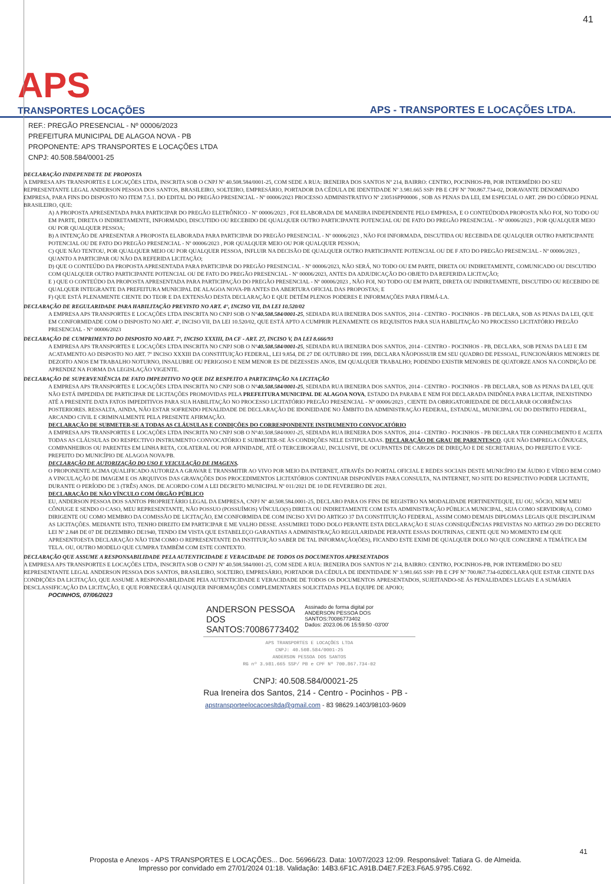41
APS
TRANSPORTES LOCAÇÕES
APS - TRANSPORTES E LOCAÇÕES LTDA.
REF.: PREGÃO PRESENCIAL - Nº 00006/2023
PREFEITURA MUNICIPAL DE ALAGOA NOVA - PB
PROPONENTE: APS TRANSPORTES E LOCAÇÕES LTDA
CNPJ: 40.508.584/0001-25
DECLARAÇÃO INDEPENDETE DE PROPOSTA
A EMPRESA APS TRANSPORTES E LOCAÇÕES LTDA, INSCRITA SOB O CNPJ Nº 40.508.584/0001-25, COM SEDE A RUA: IRENEIRA DOS SANTOS Nº 214, BAIRRO: CENTRO, POCINHOS-PB, POR INTERMÉDIO DO SEU REPRESENTANTE LEGAL ANDERSON PESSOA DOS SANTOS, BRASILEIRO, SOLTEIRO, EMPRESÁRIO, PORTADOR DA CÉDULA DE IDENTIDADE Nº 3.981.665 SSP/ PB E CPF Nº 700.867.734-02, DORAVANTE DENOMINADO EMPRESA, PARA FINS DO DISPOSTO NO ITEM 7.5.1. DO EDITAL DO PREGÃO PRESENCIAL - Nº 00006/2023 PROCESSO ADMINISTRATIVO Nº 230516PP00006 , SOB AS PENAS DA LEI, EM ESPECIAL O ART. 299 DO CÓDIGO PENAL BRASILEIRO, QUE:
A) A PROPOSTA APRESENTADA PARA PARTICIPAR DO PREGÃO ELETRÔNICO - Nº 00006/2023 , FOI ELABORADA DE MANEIRA INDEPENDENTE PELO EMPRESA, E O CONTEÚDODA PROPOSTA NÃO FOI, NO TODO OU EM PARTE, DIRETA O INDIRETAMENTE, INFORMADO, DISCUTIDO OU RECEBIDO DE QUALQUER OUTRO PARTICIPANTE POTENCIAL OU DE FATO DO PREGÃO PRESENCIAL - Nº 00006/2023 , POR QUALQUER MEIO OU POR QUALQUER PESSOA;
B) A INTENÇÃO DE APRESENTAR A PROPOSTA ELABORADA PARA PARTICIPAR DO PREGÃO PRESENCIAL - Nº 00006/2023 , NÃO FOI INFORMADA, DISCUTIDA OU RECEBIDA DE QUALQUER OUTRO PARTICIPANTE POTENCIAL OU DE FATO DO PREGÃO PRESENCIAL - Nº 00006/2023 , POR QUALQUER MEIO OU POR QUALQUER PESSOA;
C) QUE NÃO TENTOU, POR QUALQUER MEIO OU POR QUALQUER PESSOA, INFLUIR NA DECISÃO DE QUALQUER OUTRO PARTICIPANTE POTENCIAL OU DE F ATO DO PREGÃO PRESENCIAL - Nº 00006/2023 , QUANTO A PARTICIPAR OU NÃO DA REFERIDA LICITAÇÃO;
D) QUE O CONTEÚDO DA PROPOSTA APRESENTADA PARA PARTICIPAR DO PREGÃO PRESENCIAL - Nº 00006/2023, NÃO SERÁ, NO TODO OU EM PARTE, DIRETA OU INDIRETAMENTE, COMUNICADO OU DISCUTIDO COM QUALQUER OUTRO PARTICIPANTE POTENCIAL OU DE FATO DO PREGÃO PRESENCIAL - Nº 00006/2023, ANTES DA ADJUDICAÇÃO DO OBJETO DA REFERIDA LICITAÇÃO;
E ) QUE O CONTEÚDO DA PROPOSTA APRESENTADA PARA PARTICIPAÇÃO DO PREGÃO PRESENCIAL - Nº 00006/2023 , NÃO FOI, NO TODO OU EM PARTE, DIRETA OU INDIRETAMENTE, DISCUTIDO OU RECEBIDO DE QUALQUER INTEGRANTE DA PREFEITURA MUNICIPAL DE ALAGOA NOVA-PB ANTES DA ABERTURA OFICIAL DAS PROPOSTAS; E
F) QUE ESTÁ PLENAMENTE CIENTE DO TEOR E DA EXTENSÃO DESTA DECLARAÇÃO E QUE DETÉM PLENOS PODERES E INFORMAÇÕES PARA FIRMÁ-LA.
DECLARAÇÃO DE REGULARIDADE PARA HABILITAÇÃO PREVISTO NO ART. 4°, INCISO VII, DA LEI 10.520/02
A EMPRESA APS TRANSPORTES E LOCAÇÕES LTDA INSCRITA NO CNPJ SOB O N°40.508.584/0001-25, SEDIADA RUA IRENEIRA DOS SANTOS, 2014 - CENTRO - POCINHOS - PB DECLARA, SOB AS PENAS DA LEI, QUE EM CONFORMIDADE COM O DISPOSTO NO ART. 4º, INCISO VII, DA LEI 10.520/02, QUE ESTÁ APTO A CUMPRIR PLENAMENTE OS REQUISITOS PARA SUA HABILITAÇÃO NO PROCESSO LICITATÓRIO PREGÃO PRESENCIAL - N° 00006/2023
DECLARAÇÃO DE CUMPRIMENTO DO DISPOSTO NO ART. 7°, INCISO XXXIII, DA CF - ART. 27, INCISO V, DA LEI 8.666/93
A EMPRESA APS TRANSPORTES E LOCAÇÕES LTDA INSCRITA NO CNPJ SOB O N°40.508.584/0001-25, SEDIADA RUA IRENEIRA DOS SANTOS, 2014 - CENTRO - POCINHOS - PB, DECLARA, SOB PENAS DA LEI E EM ACATAMENTO AO DISPOSTO NO ART. 7º INCISO XXXIII DA CONSTITUIÇÃO FEDERAL, LEI 9.854, DE 27 DE OUTUBRO DE 1999, DECLARA NÃOPOSSUIR EM SEU QUADRO DE PESSOAL, FUNCIONÁRIOS MENORES DE DEZOITO ANOS EM TRABALHO NOTURNO, INSALUBRE OU PERIGOSO E NEM MENOR ES DE DEZESSEIS ANOS, EM QUALQUER TRABALHO; PODENDO EXISTIR MENORES DE QUATORZE ANOS NA CONDIÇÃO DE APRENDIZ NA FORMA DA LEGISLAÇÃO VIGENTE.
DECLARAÇÃO DE SUPERVENIÊNCIA DE FATO IMPEDITIVO NO QUE DIZ RESPEITO A PARTICIPAÇÃO NA LICITAÇÃO
A EMPRESA APS TRANSPORTES E LOCAÇÕES LTDA INSCRITA NO CNPJ SOB O N°40.508.584/0001-25, SEDIADA RUA IRENEIRA DOS SANTOS, 2014 - CENTRO - POCINHOS - PB DECLARA, SOB AS PENAS DA LEI, QUE NÃO ESTÁ IMPEDIDA DE PARTICIPAR DE LICITAÇÕES PROMOVIDAS PELA PREFEITURA MUNICIPAL DE ALAGOA NOVA, ESTADO DA PARABA E NEM FOI DECLARADA INIDÔNEA PARA LICITAR, INEXISTINDO ATÉ A PRESENTE DATA FATOS IMPEDITIVOS PARA SUA HABILITAÇÃO NO PROCESSO LICITATÓRIO PREGÃO PRESENCIAL - N° 00006/2023 , CIENTE DA OBRIGATORIEDADE DE DECLARAR OCORRÊNCIAS POSTERIORES. RESSALTA, AINDA, NÃO ESTAR SOFRENDO PENALIDADE DE DECLARAÇÃO DE IDONEIDADE NO ÂMBITO DA ADMINISTRAÇÃO FEDERAL, ESTADUAL, MUNICIPAL OU DO DISTRITO FEDERAL, ARCANDO CIVIL E CRIMINALMENTE PELA PRESENTE AFIRMAÇÃO.
DECLARAÇÃO DE SUBMETER-SE A TODAS AS CLÁUSULAS E CONDIÇÕES DO CORRESPONDENTE INSTRUMENTO CONVOCATÓRIO
A EMPRESA APS TRANSPORTES E LOCAÇÕES LTDA INSCRITA NO CNPJ SOB O N°40.508.584/0001-25, SEDIADA RUA IRENEIRA DOS SANTOS, 2014 - CENTRO - POCINHOS - PB DECLARA TER CONHECIMENTO E ACEITA TODAS AS CLÁUSULAS DO RESPECTIVO INSTRUMENTO CONVOCATÓRIO E SUBMETER-SE ÀS CONDIÇÕES NELE ESTIPULADAS. DECLARAÇÃO DE GRAU DE PARENTESCO. QUE NÃO EMPREGA CÔNJUGES, COMPANHEIROS OU PARENTES EM LINHA RETA, COLATERAL OU POR AFINIDADE, ATÉ O TERCEIROGRAU, INCLUSIVE, DE OCUPANTES DE CARGOS DE DIREÇÃO E DE SECRETARIAS, DO PREFEITO E VICE-PREFEITO DO MUNICÍPIO DE ALAGOA NOVA/PB.
DECLARAÇÃO DE AUTORIZAÇÃO DO USO E VEICULAÇÃO DE IMAGENS.
O PROPONENTE ACIMA QUALIFICADO AUTORIZA A GRAVAR E TRANSMITIR AO VIVO POR MEIO DA INTERNET, ATRAVÉS DO PORTAL OFICIAL E REDES SOCIAIS DESTE MUNICÍPIO EM ÁUDIO E VÍDEO BEM COMO A VINCULAÇÃO DE IMAGEM E OS ARQUIVOS DAS GRAVAÇÕES DOS PROCEDIMENTOS LICITATÓRIOS CONTINUAR DISPONÍVEIS PARA CONSULTA, NA INTERNET, NO SITE DO RESPECTIVO PODER LICITANTE, DURANTE O PERÍODO DE 3 (TRÊS) ANOS. DE ACORDO COM A LEI DECRETO MUNICIPAL Nº 011/2021 DE 10 DE FEVEREIRO DE 2021.
DECLARAÇÃO DE NÃO VÍNCULO COM ÓRGÃO PÚBLICO
EU, ANDERSON PESSOA DOS SANTOS PROPRIETÁRIO LEGAL DA EMPRESA, CNPJ Nº 40.508.584.0001-25, DECLARO PARA OS FINS DE REGISTRO NA MODALIDADE PERTINENTEQUE, EU OU, SÓCIO, NEM MEU CÔNJUGE E SENDO O CASO, MEU REPRESENTANTE, NÃO POSSUO (POSSUÍMOS) VÍNCULO(S) DIRETA OU INDIRETAMENTE COM ESTA ADMINISTRAÇÃO PÚBLICA MUNICIPAL, SEJA COMO SERVIDOR(A), COMO DIRIGENTE OU COMO MEMBRO DA COMISSÃO DE LICITAÇÃO, EM CONFORMIDA DE COM INCISO XVI DO ARTIGO 37 DA CONSTITUIÇÃO FEDERAL, ASSIM COMO DEMAIS DIPLOMAS LEGAIS QUE DISCIPLINAM AS LICITAÇÕES. MEDIANTE ISTO, TENHO DIREITO EM PARTICIPAR E ME VALHO DESSE. ASSUMIREI TODO DOLO PERANTE ESTA DECLARAÇÃO E SUAS CONSEQUÊNCIAS PREVISTAS NO ARTIGO 299 DO DECRETO LEI Nº 2.848 DE 07 DE DEZEMBRO DE1940, TENDO EM VISTA QUE ESTABELEÇO GARANTIAS A ADMINISTRAÇÃO REGULARIDADE PERANTE ESSAS DOUTRINAS, CIENTE QUE NO MOMENTO EM QUE APRESENTOESTA DECLARAÇÃO NÃO TEM COMO O REPRESENTANTE DA INSTITUIÇÃO SABER DE TAL INFORMAÇÃO(ÕES), FICANDO ESTE EXIMI DE QUALQUER DOLO NO QUE CONCERNE A TEMÁTICA EM TELA. OU, OUTRO MODELO QUE CUMPRA TAMBÉM COM ESTE CONTEXTO.
DECLARAÇÃO QUE ASSUME A RESPONSABILIDADE PELA AUTENTICIDADE E VERACIDADE DE TODOS OS DOCUMENTOS APRESENTADOS
A EMPRESA APS TRANSPORTES E LOCAÇÕES LTDA, INSCRITA SOB O CNPJ Nº 40.508.584/0001-25, COM SEDE A RUA: IRENEIRA DOS SANTOS Nº 214, BAIRRO: CENTRO, POCINHOS-PB, POR INTERMÉDIO DO SEU REPRESENTANTE LEGAL ANDERSON PESSOA DOS SANTOS, BRASILEIRO, SOLTEIRO, EMPRESÁRIO, PORTADOR DA CÉDULA DE IDENTIDADE Nº 3.981.665 SSP/ PB E CPF Nº 700.867.734-02DECLARA QUE ESTAR CIENTE DAS CONDIÇÕES DA LICITAÇÃO, QUE ASSUME A RESPONSABILIDADE PEIA AUTENTICIDADE E VERACIDADE DE TODOS OS DOCUMENTOS APRESENTADOS, SUJEITANDO-SE ÁS PENALIDADES LEGAIS E A SUMÁRIA DESCLASSIFICAÇÃO DA LICITAÇÃO, E QUE FORNECERÁ QUAISQUER INFORMAÇÕES COMPLEMENTARES SOLICITADAS PELA EQUIPE DE APOIO;
POCINHOS, 07/06/2023
ANDERSON PESSOA
DOS
SANTOS:70086773402
Assinado de forma digital por
ANDERSON PESSOA DOS
SANTOS:70086773402
Dados: 2023.06.06 15:59:50 -03'00'
APS TRANSPORTES E LOCAÇÕES LTDA
CNPJ: 40.508.584/0001-25
ANDERSON PESSOA DOS SANTOS
RG nº 3.981.665 SSP/ PB e CPF Nº 700.867.734-02
CNPJ: 40.508.584/00021-25
Rua Ireneira dos Santos, 214 - Centro - Pocinhos - PB -
apstransporteelocacoesltda@gmail.com - 83 98629.1403/98103-9609
41
Proposta e Anexos - APS TRANSPORTES E LOCAÇÕES... Doc. 56966/23. Data: 10/07/2023 12:09. Responsável: Tatiara G. de Almeida.
Impresso por convidado em 27/01/2024 01:18. Validação: 14B3.6F1C.A91B.D4E7.F2E3.F6A5.9795.C692.